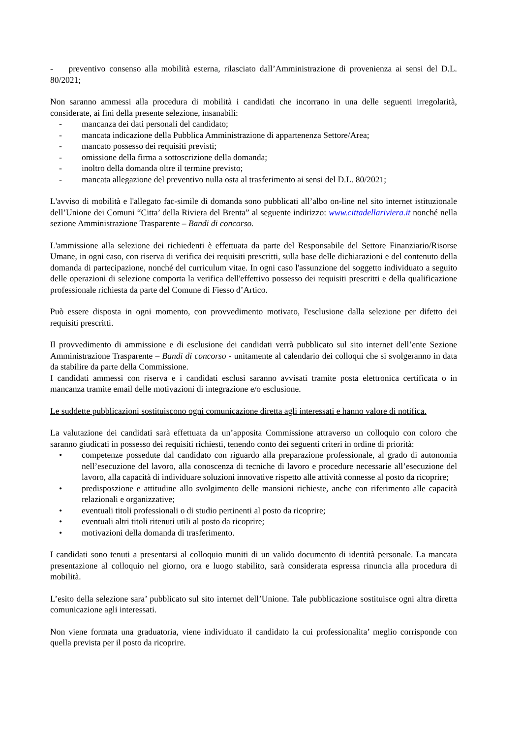- preventivo consenso alla mobilità esterna, rilasciato dall’Amministrazione di provenienza ai sensi del D.L. 80/2021;
Non saranno ammessi alla procedura di mobilità i candidati che incorrano in una delle seguenti irregolarità, considerate, ai fini della presente selezione, insanabili:
- mancanza dei dati personali del candidato;
- mancata indicazione della Pubblica Amministrazione di appartenenza Settore/Area;
- mancato possesso dei requisiti previsti;
- omissione della firma a sottoscrizione della domanda;
- inoltro della domanda oltre il termine previsto;
- mancata allegazione del preventivo nulla osta al trasferimento ai sensi del D.L. 80/2021;
L'avviso di mobilità e l'allegato fac-simile di domanda sono pubblicati all’albo on-line nel sito internet istituzionale dell’Unione dei Comuni “Citta’ della Riviera del Brenta” al seguente indirizzo: www.cittadellariviera.it nonché nella sezione Amministrazione Trasparente – Bandi di concorso.
L'ammissione alla selezione dei richiedenti è effettuata da parte del Responsabile del Settore Finanziario/Risorse Umane, in ogni caso, con riserva di verifica dei requisiti prescritti, sulla base delle dichiarazioni e del contenuto della domanda di partecipazione, nonché del curriculum vitae. In ogni caso l'assunzione del soggetto individuato a seguito delle operazioni di selezione comporta la verifica dell'effettivo possesso dei requisiti prescritti e della qualificazione professionale richiesta da parte del Comune di Fiesso d’Artico.
Può essere disposta in ogni momento, con provvedimento motivato, l'esclusione dalla selezione per difetto dei requisiti prescritti.
Il provvedimento di ammissione e di esclusione dei candidati verrà pubblicato sul sito internet dell’ente Sezione Amministrazione Trasparente – Bandi di concorso - unitamente al calendario dei colloqui che si svolgeranno in data da stabilire da parte della Commissione.
I candidati ammessi con riserva e i candidati esclusi saranno avvisati tramite posta elettronica certificata o in mancanza tramite email delle motivazioni di integrazione e/o esclusione.
Le suddette pubblicazioni sostituiscono ogni comunicazione diretta agli interessati e hanno valore di notifica.
La valutazione dei candidati sarà effettuata da un’apposita Commissione attraverso un colloquio con coloro che saranno giudicati in possesso dei requisiti richiesti, tenendo conto dei seguenti criteri in ordine di priorità:
• competenze possedute dal candidato con riguardo alla preparazione professionale, al grado di autonomia nell’esecuzione del lavoro, alla conoscenza di tecniche di lavoro e procedure necessarie all’esecuzione del lavoro, alla capacità di individuare soluzioni innovative rispetto alle attività connesse al posto da ricoprire;
• predisposzione e attitudine allo svolgimento delle mansioni richieste, anche con riferimento alle capacità relazionali e organizzative;
• eventuali titoli professionali o di studio pertinenti al posto da ricoprire;
• eventuali altri titoli ritenuti utili al posto da ricoprire;
• motivazioni della domanda di trasferimento.
I candidati sono tenuti a presentarsi al colloquio muniti di un valido documento di identità personale. La mancata presentazione al colloquio nel giorno, ora e luogo stabilito, sarà considerata espressa rinuncia alla procedura di mobilità.
L’esito della selezione sara’ pubblicato sul sito internet dell’Unione. Tale pubblicazione sostituisce ogni altra diretta comunicazione agli interessati.
Non viene formata una graduatoria, viene individuato il candidato la cui professionalita’ meglio corrisponde con quella prevista per il posto da ricoprire.